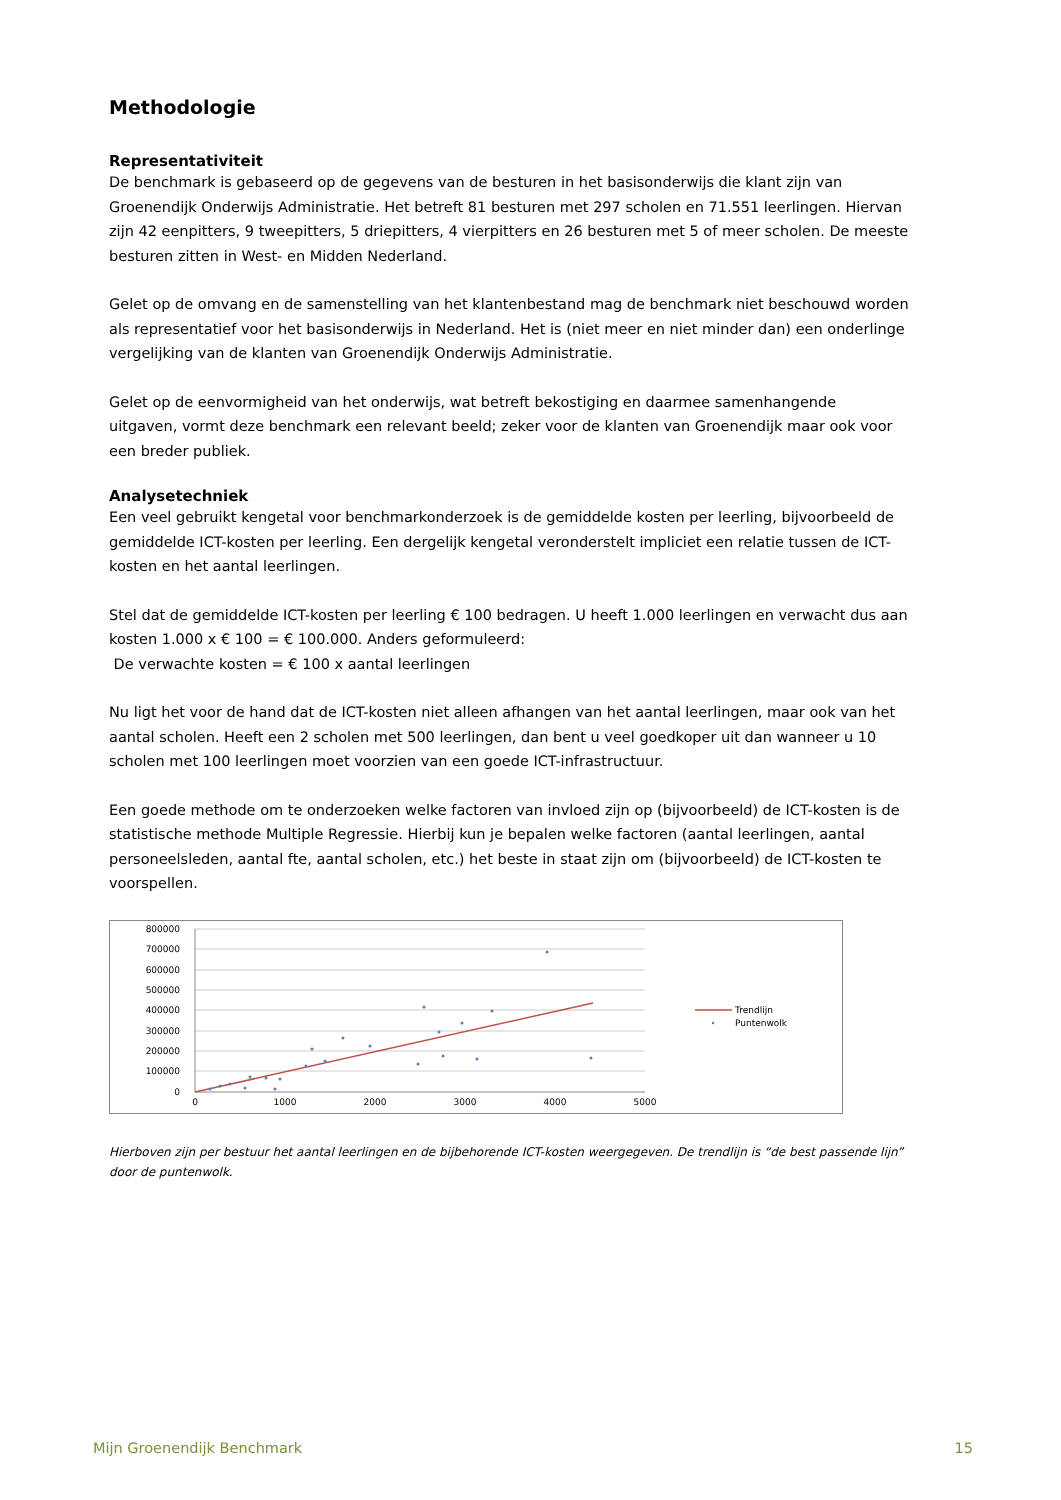Methodologie
Representativiteit
De benchmark is gebaseerd op de gegevens van de besturen in het basisonderwijs die klant zijn van Groenendijk Onderwijs Administratie. Het betreft 81 besturen met 297 scholen en 71.551 leerlingen. Hiervan zijn 42 eenpitters, 9 tweepitters, 5 driepitters, 4 vierpitters en 26 besturen met 5 of meer scholen. De meeste besturen zitten in West- en Midden Nederland.
Gelet op de omvang en de samenstelling van het klantenbestand mag de benchmark niet beschouwd worden als representatief voor het basisonderwijs in Nederland. Het is (niet meer en niet minder dan) een onderlinge vergelijking van de klanten van Groenendijk Onderwijs Administratie.
Gelet op de eenvormigheid van het onderwijs, wat betreft bekostiging en daarmee samenhangende uitgaven, vormt deze benchmark een relevant beeld; zeker voor de klanten van Groenendijk maar ook voor een breder publiek.
Analysetechniek
Een veel gebruikt kengetal voor benchmarkonderzoek is de gemiddelde kosten per leerling, bijvoorbeeld de gemiddelde ICT-kosten per leerling. Een dergelijk kengetal veronderstelt impliciet een relatie tussen de ICT-kosten en het aantal leerlingen.
Stel dat de gemiddelde ICT-kosten per leerling € 100 bedragen. U heeft 1.000 leerlingen en verwacht dus aan kosten 1.000 x € 100 = € 100.000. Anders geformuleerd:
De verwachte kosten = € 100 x aantal leerlingen
Nu ligt het voor de hand dat de ICT-kosten niet alleen afhangen van het aantal leerlingen, maar ook van het aantal scholen. Heeft een 2 scholen met 500 leerlingen, dan bent u veel goedkoper uit dan wanneer u 10 scholen met 100 leerlingen moet voorzien van een goede ICT-infrastructuur.
Een goede methode om te onderzoeken welke factoren van invloed zijn op (bijvoorbeeld) de ICT-kosten is de statistische methode Multiple Regressie. Hierbij kun je bepalen welke factoren (aantal leerlingen, aantal personeelsleden, aantal fte, aantal scholen, etc.) het beste in staat zijn om (bijvoorbeeld) de ICT-kosten te voorspellen.
800000
700000
600000
500000
400000
300000
200000
100000
0
0
1000
2000
3000
4000
5000
Trendlijn
Puntenwolk
Hierboven zijn per bestuur het aantal leerlingen en de bijbehorende ICT-kosten weergegeven. De trendlijn is “de best passende lijn” door de puntenwolk.
Mijn Groenendijk Benchmark 15